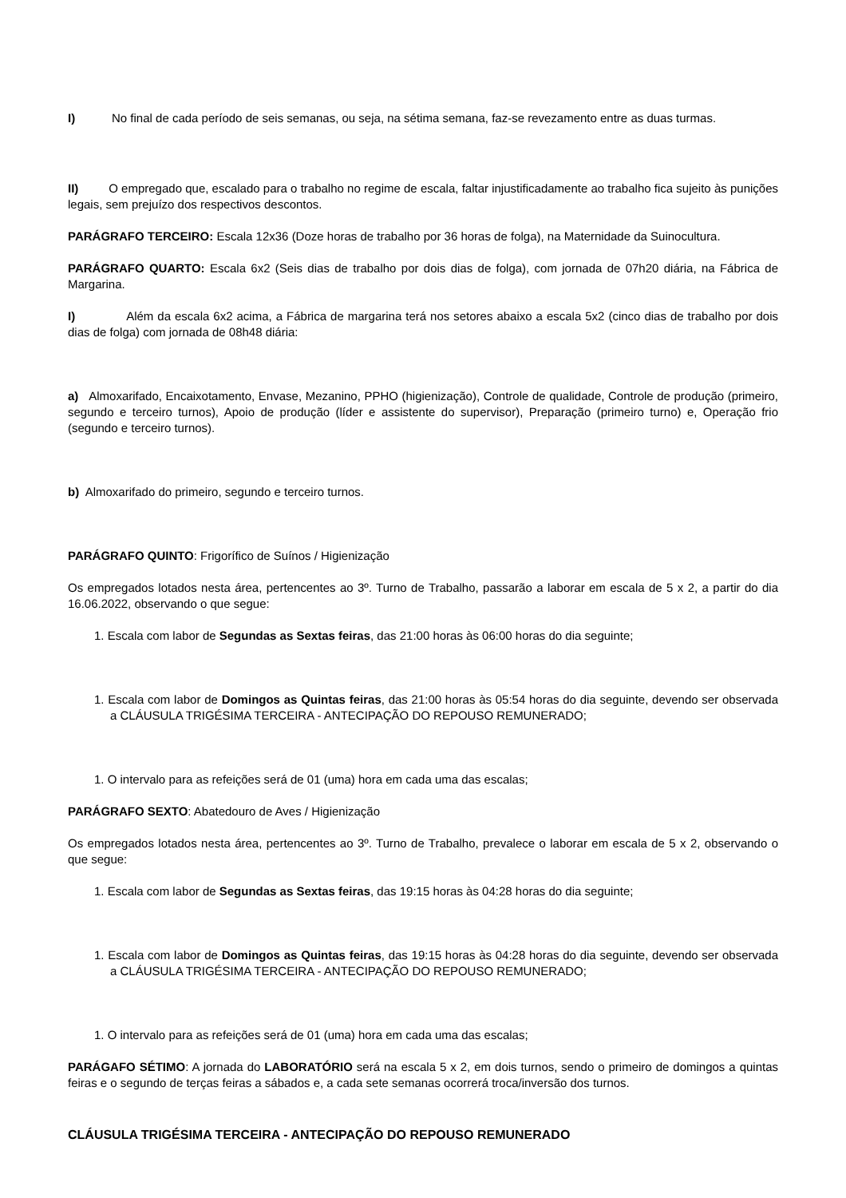I) No final de cada período de seis semanas, ou seja, na sétima semana, faz-se revezamento entre as duas turmas.
II) O empregado que, escalado para o trabalho no regime de escala, faltar injustificadamente ao trabalho fica sujeito às punições legais, sem prejuízo dos respectivos descontos.
PARÁGRAFO TERCEIRO: Escala 12x36 (Doze horas de trabalho por 36 horas de folga), na Maternidade da Suinocultura.
PARÁGRAFO QUARTO: Escala 6x2 (Seis dias de trabalho por dois dias de folga), com jornada de 07h20 diária, na Fábrica de Margarina.
I) Além da escala 6x2 acima, a Fábrica de margarina terá nos setores abaixo a escala 5x2 (cinco dias de trabalho por dois dias de folga) com jornada de 08h48 diária:
a) Almoxarifado, Encaixotamento, Envase, Mezanino, PPHO (higienização), Controle de qualidade, Controle de produção (primeiro, segundo e terceiro turnos), Apoio de produção (líder e assistente do supervisor), Preparação (primeiro turno) e, Operação frio (segundo e terceiro turnos).
b) Almoxarifado do primeiro, segundo e terceiro turnos.
PARÁGRAFO QUINTO: Frigorífico de Suínos / Higienização
Os empregados lotados nesta área, pertencentes ao 3º. Turno de Trabalho, passarão a laborar em escala de 5 x 2, a partir do dia 16.06.2022, observando o que segue:
1. Escala com labor de Segundas as Sextas feiras, das 21:00 horas às 06:00 horas do dia seguinte;
1. Escala com labor de Domingos as Quintas feiras, das 21:00 horas às 05:54 horas do dia seguinte, devendo ser observada a CLÁUSULA TRIGÉSIMA TERCEIRA - ANTECIPAÇÃO DO REPOUSO REMUNERADO;
1. O intervalo para as refeições será de 01 (uma) hora em cada uma das escalas;
PARÁGRAFO SEXTO: Abatedouro de Aves / Higienização
Os empregados lotados nesta área, pertencentes ao 3º. Turno de Trabalho, prevalece o laborar em escala de 5 x 2, observando o que segue:
1. Escala com labor de Segundas as Sextas feiras, das 19:15 horas às 04:28 horas do dia seguinte;
1. Escala com labor de Domingos as Quintas feiras, das 19:15 horas às 04:28 horas do dia seguinte, devendo ser observada a CLÁUSULA TRIGÉSIMA TERCEIRA - ANTECIPAÇÃO DO REPOUSO REMUNERADO;
1. O intervalo para as refeições será de 01 (uma) hora em cada uma das escalas;
PARÁGAFO SÉTIMO: A jornada do LABORATÓRIO será na escala 5 x 2, em dois turnos, sendo o primeiro de domingos a quintas feiras e o segundo de terças feiras a sábados e, a cada sete semanas ocorrerá troca/inversão dos turnos.
CLÁUSULA TRIGÉSIMA TERCEIRA - ANTECIPAÇÃO DO REPOUSO REMUNERADO